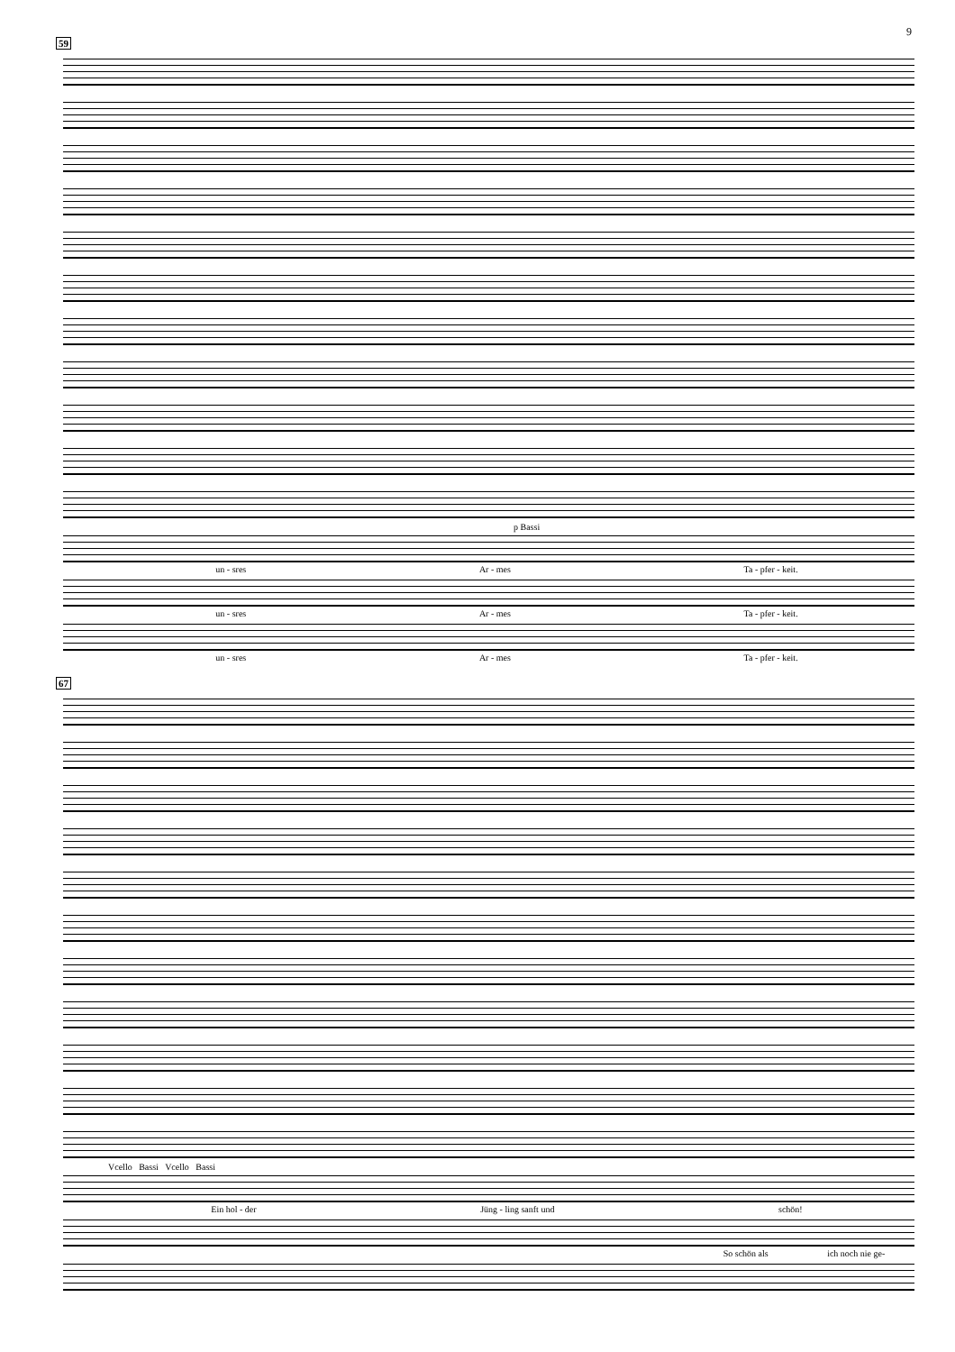9
59
p Bassi
un - sres Ar - mes Ta - pfer - keit.
un - sres Ar - mes Ta - pfer - keit.
un - sres Ar - mes Ta - pfer - keit.
67
Vcello Bassi Vcello Bassi
Ein hol - der Jüng - ling sanft und schön!
So schön als ich noch nie ge-